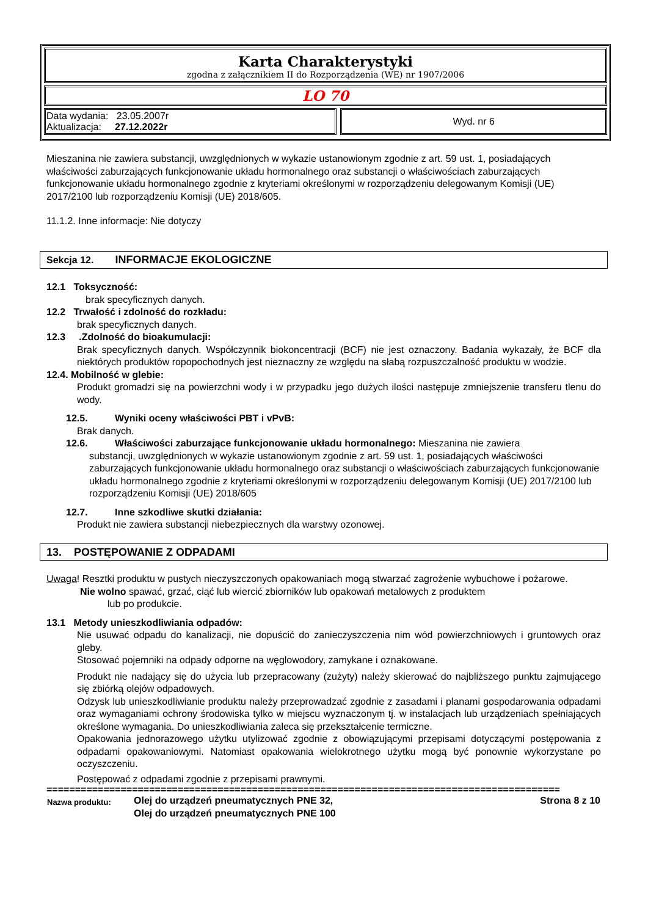Karta Charakterystyki
zgodna z załącznikiem II do Rozporządzenia (WE) nr 1907/2006
LO 70
| Data wydania: 23.05.2007r Aktualizacja: 27.12.2022r | | Wyd. nr 6 |
Mieszanina nie zawiera substancji, uwzględnionych w wykazie ustanowionym zgodnie z art. 59 ust. 1, posiadających właściwości zaburzających funkcjonowanie układu hormonalnego oraz substancji o właściwościach zaburzających funkcjonowanie układu hormonalnego zgodnie z kryteriami określonymi w rozporządzeniu delegowanym Komisji (UE) 2017/2100 lub rozporządzeniu Komisji (UE) 2018/605.
11.1.2. Inne informacje: Nie dotyczy
Sekcja 12. INFORMACJE EKOLOGICZNE
12.1 Toksyczność:
brak specyficznych danych.
12.2 Trwałość i zdolność do rozkładu:
brak specyficznych danych.
12.3 .Zdolność do bioakumulacji:
Brak specyficznych danych. Współczynnik biokoncentracji (BCF) nie jest oznaczony. Badania wykazały, że BCF dla niektórych produktów ropopochodnych jest nieznaczny ze względu na słabą rozpuszczalność produktu w wodzie.
12.4. Mobilność w glebie:
Produkt gromadzi się na powierzchni wody i w przypadku jego dużych ilości następuje zmniejszenie transferu tlenu do wody.
12.5. Wyniki oceny właściwości PBT i vPvB:
Brak danych.
12.6. Właściwości zaburzające funkcjonowanie układu hormonalnego: Mieszanina nie zawiera
substancji, uwzględnionych w wykazie ustanowionym zgodnie z art. 59 ust. 1, posiadających właściwości zaburzających funkcjonowanie układu hormonalnego oraz substancji o właściwościach zaburzających funkcjonowanie układu hormonalnego zgodnie z kryteriami określonymi w rozporządzeniu delegowanym Komisji (UE) 2017/2100 lub rozporządzeniu Komisji (UE) 2018/605
12.7. Inne szkodliwe skutki działania:
Produkt nie zawiera substancji niebezpiecznych dla warstwy ozonowej.
13. POSTĘPOWANIE Z ODPADAMI
Uwaga! Resztki produktu w pustych nieczyszczonych opakowaniach mogą stwarzać zagrożenie wybuchowe i pożarowe.
Nie wolno spawać, grzać, ciąć lub wiercić zbiorników lub opakowań metalowych z produktem
lub po produkcie.
13.1 Metody unieszkodliwiania odpadów:
Nie usuwać odpadu do kanalizacji, nie dopuścić do zanieczyszczenia nim wód powierzchniowych i gruntowych oraz gleby.
Stosować pojemniki na odpady odporne na węglowodory, zamykane i oznakowane.
Produkt nie nadający się do użycia lub przepracowany (zużyty) należy skierować do najbliższego punktu zajmującego się zbiórką olejów odpadowych.
Odzysk lub unieszkodliwianie produktu należy przeprowadzać zgodnie z zasadami i planami gospodarowania odpadami oraz wymaganiami ochrony środowiska tylko w miejscu wyznaczonym tj. w instalacjach lub urządzeniach spełniających określone wymagania. Do unieszkodliwiania zaleca się przekształcenie termiczne.
Opakowania jednorazowego użytku utylizować zgodnie z obowiązującymi przepisami dotyczącymi postępowania z odpadami opakowaniowymi. Natomiast opakowania wielokrotnego użytku mogą być ponownie wykorzystane po oczyszczeniu.
Postępować z odpadami zgodnie z przepisami prawnymi.
==========================================================================================
| Nazwa produktu: | Olej do urządzeń pneumatycznych PNE 32, Olej do urządzeń pneumatycznych PNE 100 | Strona 8 z 10 |